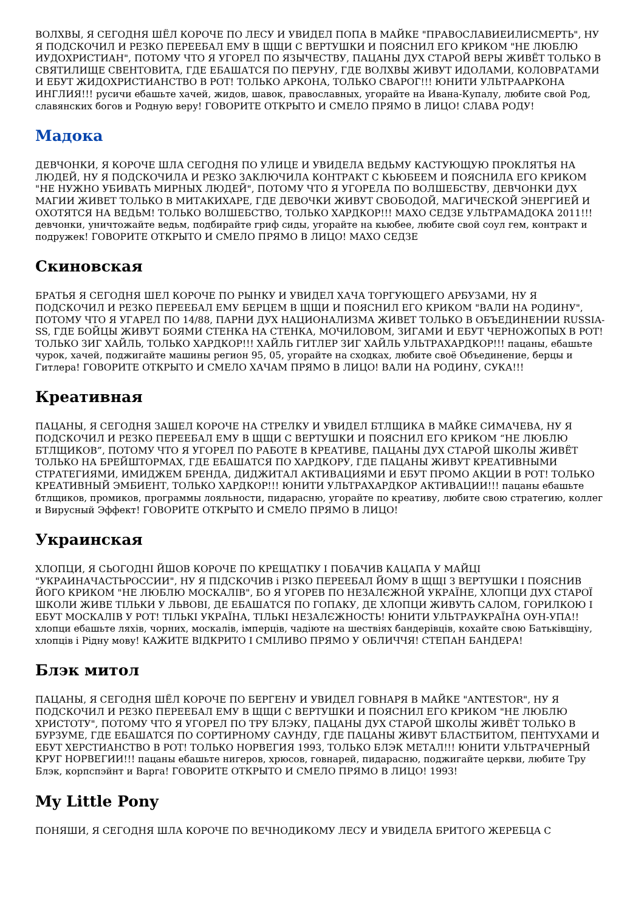ВОЛХВЫ, Я СЕГОДНЯ ШЁЛ КОРОЧЕ ПО ЛЕСУ И УВИДЕЛ ПОПА В МАЙКЕ "ПРАВОСЛАВИЕИЛИСМЕРТЬ", НУ Я ПОДСКОЧИЛ И РЕЗКО ПЕРЕЕБАЛ ЕМУ В ЩЩИ С ВЕРТУШКИ И ПОЯСНИЛ ЕГО КРИКОМ "НЕ ЛЮБЛЮ ИУДОХРИСТИАН", ПОТОМУ ЧТО Я УГОРЕЛ ПО ЯЗЫЧЕСТВУ, ПАЦАНЫ ДУХ СТАРОЙ ВЕРЫ ЖИВЁТ ТОЛЬКО В СВЯТИЛИЩЕ СВЕНТОВИТА, ГДЕ ЕБАШАТСЯ ПО ПЕРУНУ, ГДЕ ВОЛХВЫ ЖИВУТ ИДОЛАМИ, КОЛОВРАТАМИ И ЕБУТ ЖИДОХРИСТИАНСТВО В РОТ! ТОЛЬКО АРКОНА, ТОЛЬКО СВАРОГ!!! ЮНИТИ УЛЬТРААРКОНА ИНГЛИЯ!!! русичи ебашьте хачей, жидов, шавок, православных, угорайте на Ивана-Купалу, любите свой Род, славянских богов и Родную веру! ГОВОРИТЕ ОТКРЫТО И СМЕЛО ПРЯМО В ЛИЦО! СЛАВА РОДУ!
Мадока
ДЕВЧОНКИ, Я КОРОЧЕ ШЛА СЕГОДНЯ ПО УЛИЦЕ И УВИДЕЛА ВЕДЬМУ КАСТУЮЩУЮ ПРОКЛЯТЬЯ НА ЛЮДЕЙ, НУ Я ПОДСКОЧИЛА И РЕЗКО ЗАКЛЮЧИЛА КОНТРАКТ С КЬЮБЕЕМ И ПОЯСНИЛА ЕГО КРИКОМ "НЕ НУЖНО УБИВАТЬ МИРНЫХ ЛЮДЕЙ", ПОТОМУ ЧТО Я УГОРЕЛА ПО ВОЛШЕБСТВУ, ДЕВЧОНКИ ДУХ МАГИИ ЖИВЕТ ТОЛЬКО В МИТАКИХАРЕ, ГДЕ ДЕВОЧКИ ЖИВУТ СВОБОДОЙ, МАГИЧЕСКОЙ ЭНЕРГИЕЙ И ОХОТЯТСЯ НА ВЕДЬМ! ТОЛЬКО ВОЛШЕБСТВО, ТОЛЬКО ХАРДКОР!!! МАХО СЕДЗЕ УЛЬТРАМАДОКА 2011!!! девчонки, уничтожайте ведьм, подбирайте гриф сиды, угорайте на кьюбее, любите свой соул гем, контракт и подружек! ГОВОРИТЕ ОТКРЫТО И СМЕЛО ПРЯМО В ЛИЦО! МАХО СЕДЗЕ
Скиновская
БРАТЬЯ Я СЕГОДНЯ ШЕЛ КОРОЧЕ ПО РЫНКУ И УВИДЕЛ ХАЧА ТОРГУЮЩЕГО АРБУЗАМИ, НУ Я ПОДСКОЧИЛ И РЕЗКО ПЕРЕЕБАЛ ЕМУ БЕРЦЕМ В ЩЩИ И ПОЯСНИЛ ЕГО КРИКОМ "ВАЛИ НА РОДИНУ", ПОТОМУ ЧТО Я УГАРЕЛ ПО 14/88, ПАРНИ ДУХ НАЦИОНАЛИЗМА ЖИВЕТ ТОЛЬКО В ОБЪЕДИНЕНИИ RUSSIA-SS, ГДЕ БОЙЦЫ ЖИВУТ БОЯМИ СТЕНКА НА СТЕНКА, МОЧИЛОВОМ, ЗИГАМИ И ЕБУТ ЧЕРНОЖОПЫХ В РОТ! ТОЛЬКО ЗИГ ХАЙЛЬ, ТОЛЬКО ХАРДКОР!!! ХАЙЛЬ ГИТЛЕР ЗИГ ХАЙЛЬ УЛЬТРАХАРДКОР!!! пацаны, ебашьте чурок, хачей, поджигайте машины регион 95, 05, угорайте на сходках, любите своё Объединение, берцы и Гитлера! ГОВОРИТЕ ОТКРЫТО И СМЕЛО ХАЧАМ ПРЯМО В ЛИЦО! ВАЛИ НА РОДИНУ, СУКА!!!
Креативная
ПАЦАНЫ, Я СЕГОДНЯ ЗАШЕЛ КОРОЧЕ НА СТРЕЛКУ И УВИДЕЛ БТЛЩИКА В МАЙКЕ СИМАЧЕВА, НУ Я ПОДСКОЧИЛ И РЕЗКО ПЕРЕЕБАЛ ЕМУ В ЩЩИ С ВЕРТУШКИ И ПОЯСНИЛ ЕГО КРИКОМ “НЕ ЛЮБЛЮ БТЛЩИКОВ”, ПОТОМУ ЧТО Я УГОРЕЛ ПО РАБОТЕ В КРЕАТИВЕ, ПАЦАНЫ ДУХ СТАРОЙ ШКОЛЫ ЖИВЁТ ТОЛЬКО НА БРЕЙШТОРМАХ, ГДЕ ЕБАШАТСЯ ПО ХАРДКОРУ, ГДЕ ПАЦАНЫ ЖИВУТ КРЕАТИВНЫМИ СТРАТЕГИЯМИ, ИМИДЖЕМ БРЕНДА, ДИДЖИТАЛ АКТИВАЦИЯМИ И ЕБУТ ПРОМО АКЦИИ В РОТ! ТОЛЬКО КРЕАТИВНЫЙ ЭМБИЕНТ, ТОЛЬКО ХАРДКОР!!! ЮНИТИ УЛЬТРАХАРДКОР АКТИВАЦИИ!!! пацаны ебашьте бтлщиков, промиков, программы лояльности, пидарасню, угорайте по креативу, любите свою стратегию, коллег и Вирусный Эффект! ГОВОРИТЕ ОТКРЫТО И СМЕЛО ПРЯМО В ЛИЦО!
Украинская
ХЛОПЦИ, Я СЬОГОДНІ ЙШОВ КОРОЧЕ ПО КРЕЩАТІКУ І ПОБАЧИВ КАЦАПА У МАЙЦІ "УКРАИНАЧАСТЬРОССИИ", НУ Я ПІДСКОЧИВ і РІЗКО ПЕРЕЕБАЛ ЙОМУ В ЩЩІ З ВЕРТУШКИ І ПОЯСНИВ ЙОГО КРИКОМ "НЕ ЛЮБЛЮ МОСКАЛІВ", БО Я УГОРЕВ ПО НЕЗАЛЄЖНОЙ УКРАЇНЕ, ХЛОПЦИ ДУХ СТАРОЇ ШКОЛИ ЖИВЕ ТІЛЬКИ У ЛЬВОВІ, ДЕ ЕБАШАТСЯ ПО ГОПАКУ, ДЕ ХЛОПЦИ ЖИВУТЬ САЛОМ, ГОРИЛКОЮ І ЕБУТ МОСКАЛІВ У РОТ! ТІЛЬКІ УКРАЇНА, ТІЛЬКІ НЕЗАЛЄЖНОСТЬ! ЮНИТИ УЛЬТРАУКРАЇНА ОУН-УПА!! хлопци ебашьте ляхів, чорних, москалів, імперців, чадіюте на шествіях бандерівців, кохайте свою Батьківщіну, хлопців і Рідну мову! КАЖИТЕ ВІДКРИТО І СМІЛИВО ПРЯМО У ОБЛИЧЧЯ! СТЕПАН БАНДЕРА!
Блэк митол
ПАЦАНЫ, Я СЕГОДНЯ ШЁЛ КОРОЧЕ ПО БЕРГЕНУ И УВИДЕЛ ГОВНАРЯ В МАЙКЕ "ANTESTOR", НУ Я ПОДСКОЧИЛ И РЕЗКО ПЕРЕЕБАЛ ЕМУ В ЩЩИ С ВЕРТУШКИ И ПОЯСНИЛ ЕГО КРИКОМ "НЕ ЛЮБЛЮ ХРИСТОТУ", ПОТОМУ ЧТО Я УГОРЕЛ ПО ТРУ БЛЭКУ, ПАЦАНЫ ДУХ СТАРОЙ ШКОЛЫ ЖИВЁТ ТОЛЬКО В БУРЗУМЕ, ГДЕ ЕБАШАТСЯ ПО СОРТИРНОМУ САУНДУ, ГДЕ ПАЦАНЫ ЖИВУТ БЛАСТБИТОМ, ПЕНТУХАМИ И ЕБУТ ХЕРСТИАНСТВО В РОТ! ТОЛЬКО НОРВЕГИЯ 1993, ТОЛЬКО БЛЭК МЕТАЛ!!! ЮНИТИ УЛЬТРАЧЕРНЫЙ КРУГ НОРВЕГИИ!!! пацаны ебашьте нигеров, хрюсов, говнарей, пидарасню, поджигайте церкви, любите Тру Блэк, корпспэйнт и Варга! ГОВОРИТЕ ОТКРЫТО И СМЕЛО ПРЯМО В ЛИЦО! 1993!
My Little Pony
ПОНЯШИ, Я СЕГОДНЯ ШЛА КОРОЧЕ ПО ВЕЧНОДИКОМУ ЛЕСУ И УВИДЕЛА БРИТОГО ЖЕРЕБЦА С